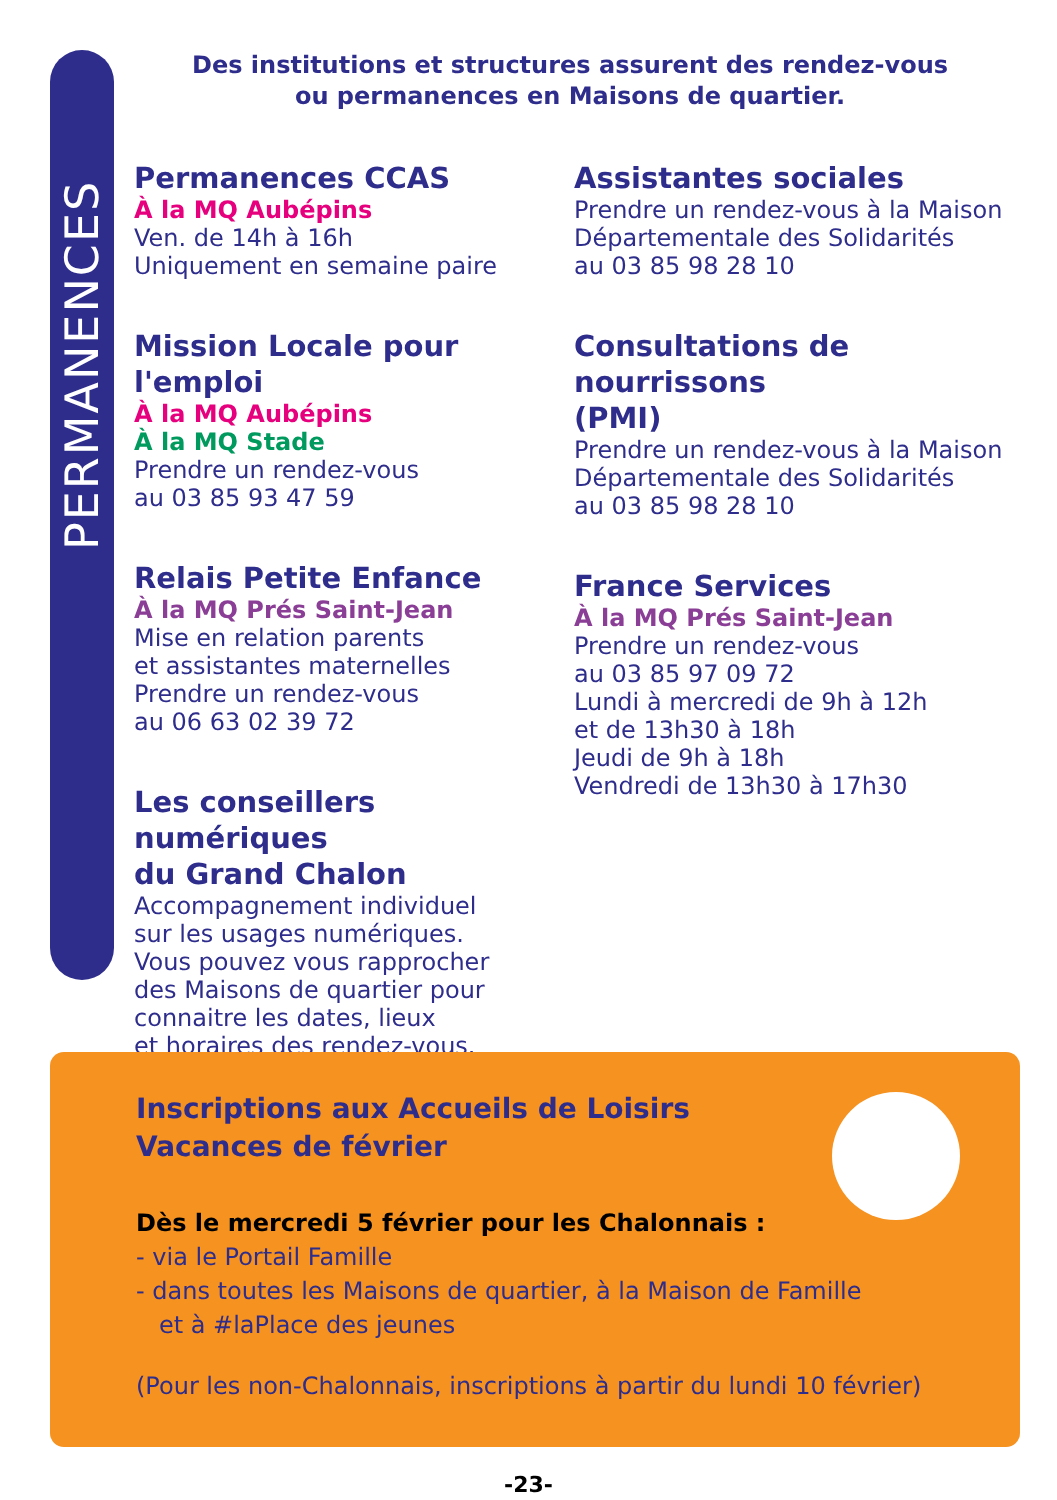PERMANENCES
Des institutions et structures assurent des rendez-vous
ou permanences en Maisons de quartier.
Permanences CCAS
À la MQ Aubépins
Ven. de 14h à 16h
Uniquement en semaine paire
Mission Locale pour l'emploi
À la MQ Aubépins
À la MQ Stade
Prendre un rendez-vous
au 03 85 93 47 59
Relais Petite Enfance
À la MQ Prés Saint-Jean
Mise en relation parents
et assistantes maternelles
Prendre un rendez-vous
au 06 63 02 39 72
Les conseillers numériques
du Grand Chalon
Accompagnement individuel
sur les usages numériques.
Vous pouvez vous rapprocher
des Maisons de quartier pour
connaitre les dates, lieux
et horaires des rendez-vous.
Assistantes sociales
Prendre un rendez-vous à la Maison
Départementale des Solidarités
au 03 85 98 28 10
Consultations de nourrissons
(PMI)
Prendre un rendez-vous à la Maison
Départementale des Solidarités
au 03 85 98 28 10
France Services
À la MQ Prés Saint-Jean
Prendre un rendez-vous
au 03 85 97 09 72
Lundi à mercredi de 9h à 12h
et de 13h30 à 18h
Jeudi de 9h à 18h
Vendredi de 13h30 à 17h30
Inscriptions aux Accueils de Loisirs
Vacances de février
Dès le mercredi 5 février pour les Chalonnais :
- via le Portail Famille
- dans toutes les Maisons de quartier, à la Maison de Famille
et à #laPlace des jeunes
(Pour les non-Chalonnais, inscriptions à partir du lundi 10 février)
-23-